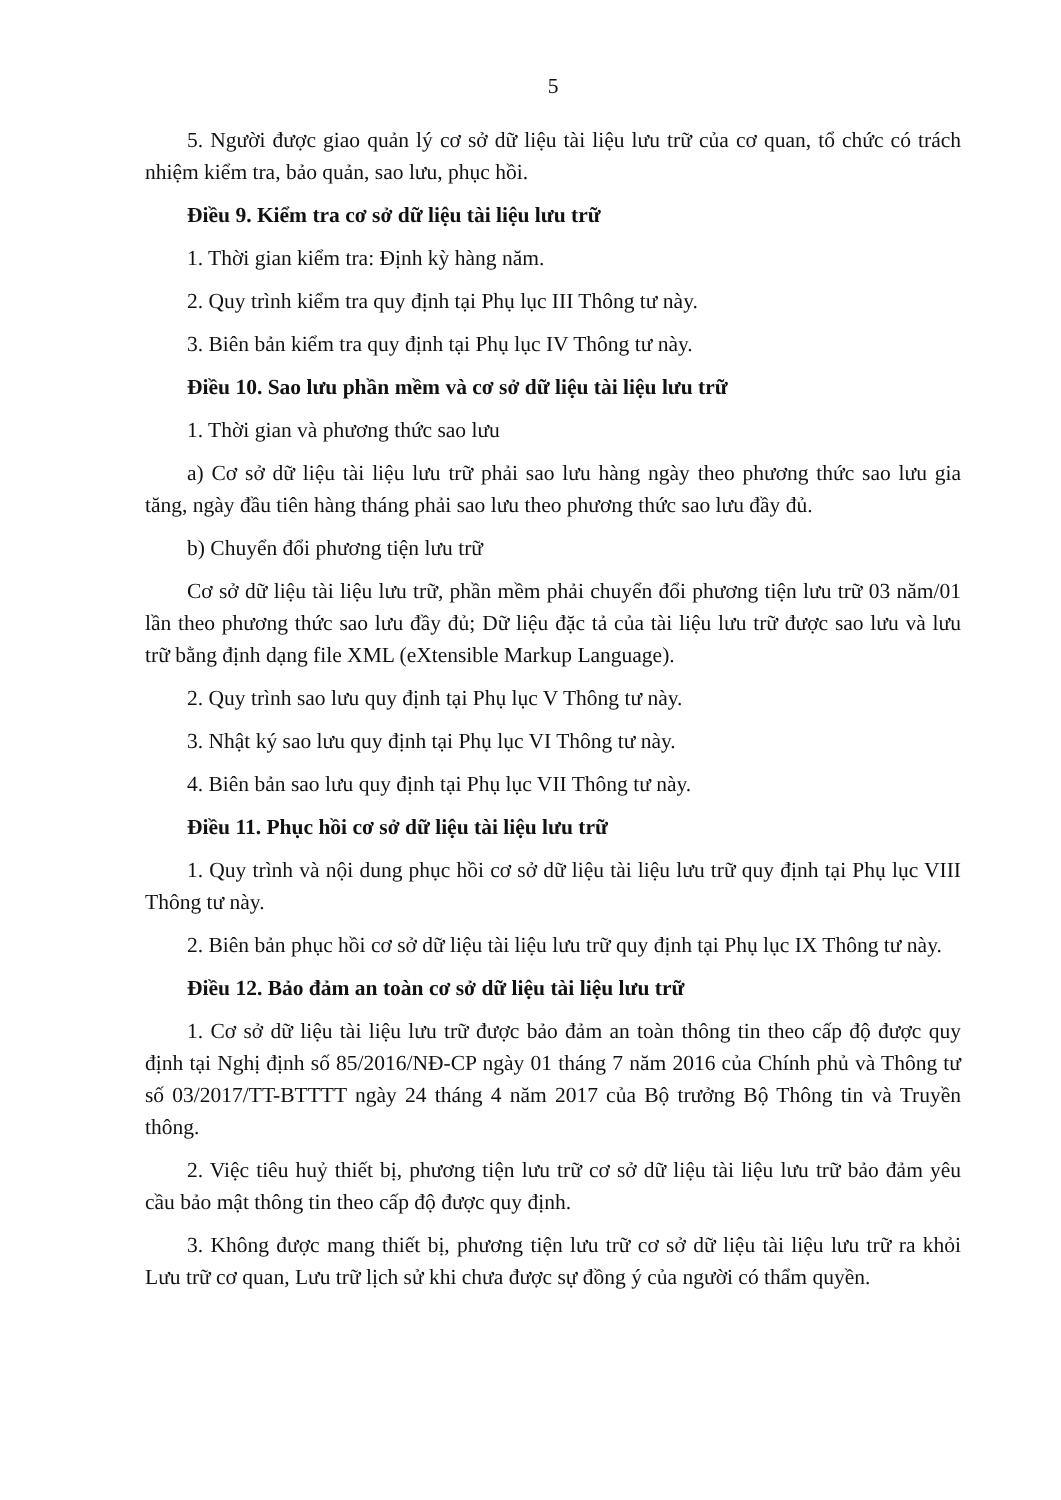5
5. Người được giao quản lý cơ sở dữ liệu tài liệu lưu trữ của cơ quan, tổ chức có trách nhiệm kiểm tra, bảo quản, sao lưu, phục hồi.
Điều 9. Kiểm tra cơ sở dữ liệu tài liệu lưu trữ
1. Thời gian kiểm tra: Định kỳ hàng năm.
2. Quy trình kiểm tra quy định tại Phụ lục III Thông tư này.
3. Biên bản kiểm tra quy định tại Phụ lục IV Thông tư này.
Điều 10. Sao lưu phần mềm và cơ sở dữ liệu tài liệu lưu trữ
1. Thời gian và phương thức sao lưu
a) Cơ sở dữ liệu tài liệu lưu trữ phải sao lưu hàng ngày theo phương thức sao lưu gia tăng, ngày đầu tiên hàng tháng phải sao lưu theo phương thức sao lưu đầy đủ.
b) Chuyển đổi phương tiện lưu trữ
Cơ sở dữ liệu tài liệu lưu trữ, phần mềm phải chuyển đổi phương tiện lưu trữ 03 năm/01 lần theo phương thức sao lưu đầy đủ; Dữ liệu đặc tả của tài liệu lưu trữ được sao lưu và lưu trữ bằng định dạng file XML (eXtensible Markup Language).
2. Quy trình sao lưu quy định tại Phụ lục V Thông tư này.
3. Nhật ký sao lưu quy định tại Phụ lục VI Thông tư này.
4. Biên bản sao lưu quy định tại Phụ lục VII Thông tư này.
Điều 11. Phục hồi cơ sở dữ liệu tài liệu lưu trữ
1. Quy trình và nội dung phục hồi cơ sở dữ liệu tài liệu lưu trữ quy định tại Phụ lục VIII Thông tư này.
2. Biên bản phục hồi cơ sở dữ liệu tài liệu lưu trữ quy định tại Phụ lục IX Thông tư này.
Điều 12. Bảo đảm an toàn cơ sở dữ liệu tài liệu lưu trữ
1. Cơ sở dữ liệu tài liệu lưu trữ được bảo đảm an toàn thông tin theo cấp độ được quy định tại Nghị định số 85/2016/NĐ-CP ngày 01 tháng 7 năm 2016 của Chính phủ và Thông tư số 03/2017/TT-BTTTT ngày 24 tháng 4 năm 2017 của Bộ trưởng Bộ Thông tin và Truyền thông.
2. Việc tiêu huỷ thiết bị, phương tiện lưu trữ cơ sở dữ liệu tài liệu lưu trữ bảo đảm yêu cầu bảo mật thông tin theo cấp độ được quy định.
3. Không được mang thiết bị, phương tiện lưu trữ cơ sở dữ liệu tài liệu lưu trữ ra khỏi Lưu trữ cơ quan, Lưu trữ lịch sử khi chưa được sự đồng ý của người có thẩm quyền.